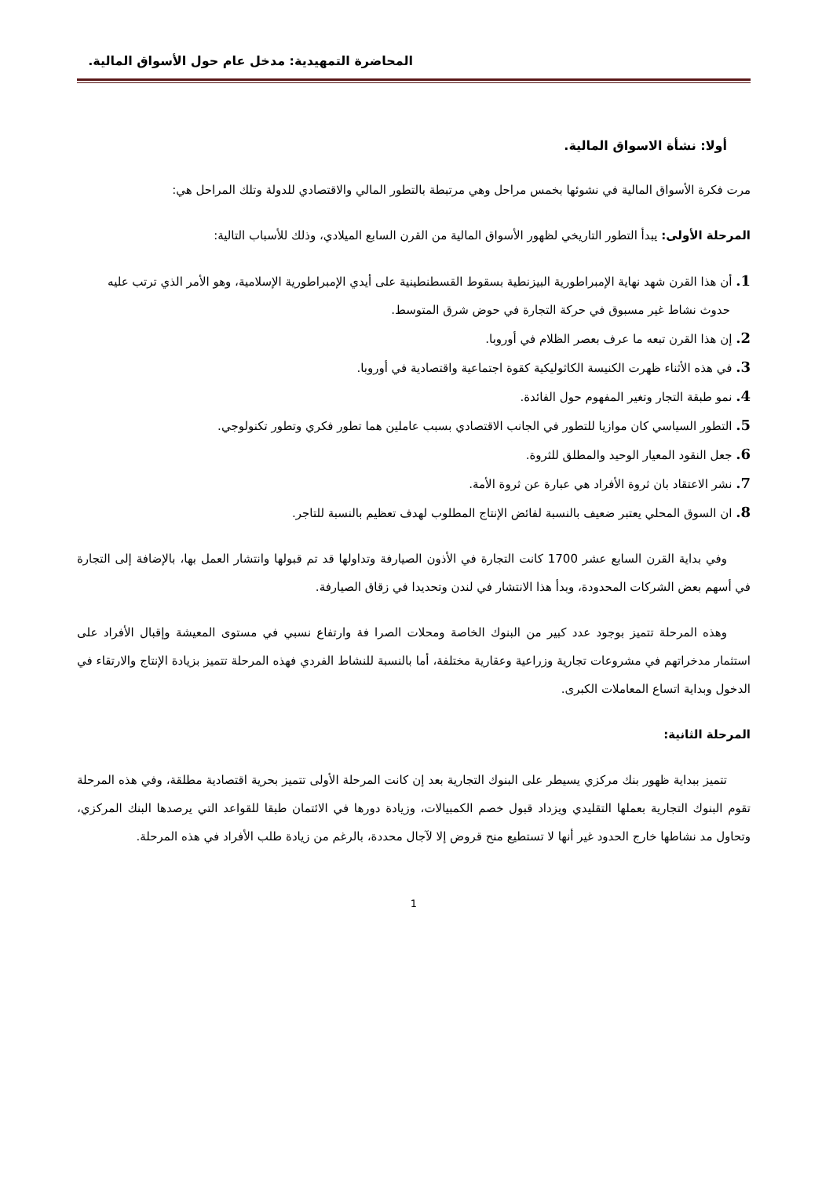المحاضرة التمهيدية: مدخل عام حول الأسواق المالية.
أولا: نشأة الاسواق المالية.
مرت فكرة الأسواق المالية في نشوئها بخمس مراحل وهي مرتبطة بالتطور المالي والاقتصادي للدولة وتلك المراحل هي:
المرحلة الأولى: يبدأ التطور التاريخي لظهور الأسواق المالية من القرن السابع الميلادي، وذلك للأسباب التالية:
1. أن هذا القرن شهد نهاية الإمبراطورية البيزنطية بسقوط القسطنطينية على أيدي الإمبراطورية الإسلامية، وهو الأمر الذي ترتب عليه حدوث نشاط غير مسبوق في حركة التجارة في حوض شرق المتوسط.
2. إن هذا القرن تبعه ما عرف بعصر الظلام في أوروبا.
3. في هذه الأثناء ظهرت الكنيسة الكاثوليكية كقوة اجتماعية واقتصادية في أوروبا.
4. نمو طبقة التجار وتغير المفهوم حول الفائدة.
5. التطور السياسي كان موازيا للتطور في الجانب الاقتصادي بسبب عاملين هما تطور فكري وتطور تكنولوجي.
6. جعل النقود المعيار الوحيد والمطلق للثروة.
7. نشر الاعتقاد بان ثروة الأفراد هي عبارة عن ثروة الأمة.
8. ان السوق المحلي يعتبر ضعيف بالنسبة لفائض الإنتاج المطلوب لهدف تعظيم بالنسبة للتاجر.
وفي بداية القرن السابع عشر 1700 كانت التجارة في الأذون الصيارفة وتداولها قد تم قبولها وانتشار العمل بها، بالإضافة إلى التجارة في أسهم بعض الشركات المحدودة، وبدأ هذا الانتشار في لندن وتحديدا في زقاق الصيارفة.
وهذه المرحلة تتميز بوجود عدد كبير من البنوك الخاصة ومحلات الصرا فة وارتفاع نسبي في مستوى المعيشة وإقبال الأفراد على استثمار مدخراتهم في مشروعات تجارية وزراعية وعقارية مختلفة، أما بالنسبة للنشاط الفردي فهذه المرحلة تتميز بزيادة الإنتاج والارتقاء في الدخول وبداية اتساع المعاملات الكبرى.
المرحلة الثانية:
تتميز ببداية ظهور بنك مركزي يسيطر على البنوك التجارية بعد إن كانت المرحلة الأولى تتميز بحرية اقتصادية مطلقة، وفي هذه المرحلة تقوم البنوك التجارية بعملها التقليدي ويزداد قبول خصم الكمبيالات، وزيادة دورها في الائتمان طبقا للقواعد التي يرصدها البنك المركزي، وتحاول مد نشاطها خارج الحدود غير أنها لا تستطيع منح قروض إلا لآجال محددة، بالرغم من زيادة طلب الأفراد في هذه المرحلة.
1